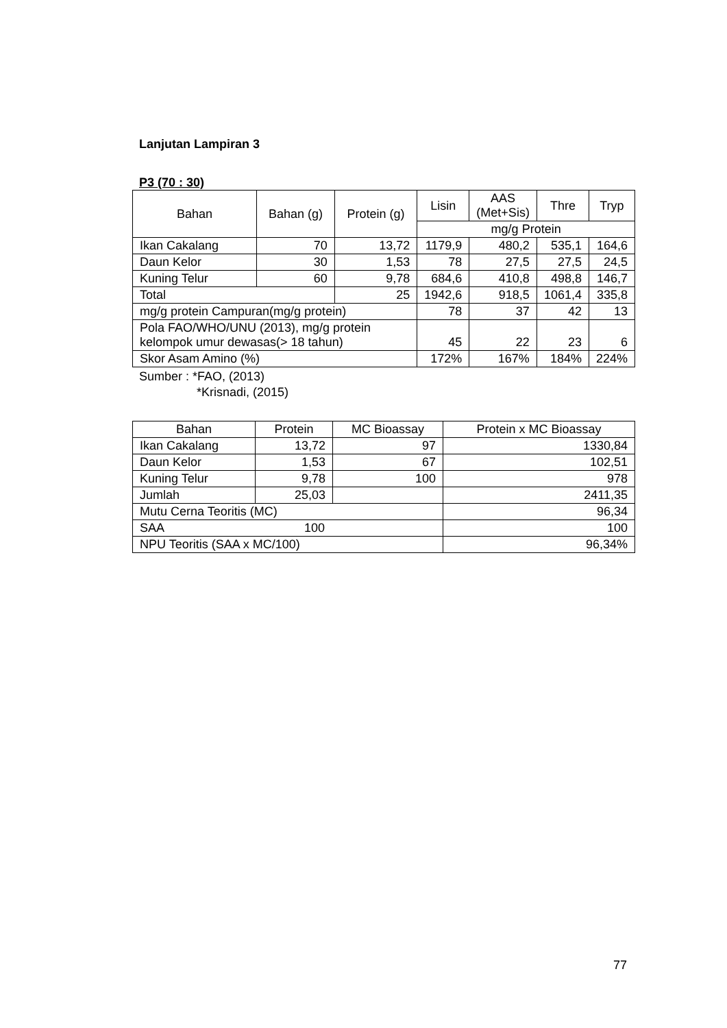Lanjutan Lampiran 3
P3 (70 : 30)
| Bahan | Bahan (g) | Protein (g) | Lisin | AAS (Met+Sis) | Thre | Tryp |
| --- | --- | --- | --- | --- | --- | --- |
| | | | mg/g Protein | | | |
| Ikan Cakalang | 70 | 13,72 | 1179,9 | 480,2 | 535,1 | 164,6 |
| Daun Kelor | 30 | 1,53 | 78 | 27,5 | 27,5 | 24,5 |
| Kuning Telur | 60 | 9,78 | 684,6 | 410,8 | 498,8 | 146,7 |
| Total | | 25 | 1942,6 | 918,5 | 1061,4 | 335,8 |
| mg/g protein Campuran(mg/g protein) | | | 78 | 37 | 42 | 13 |
| Pola FAO/WHO/UNU (2013), mg/g protein kelompok umur dewasas(> 18 tahun) | | | 45 | 22 | 23 | 6 |
| Skor Asam Amino (%) | | | 172% | 167% | 184% | 224% |
Sumber : *FAO, (2013)
*Krisnadi, (2015)
| Bahan | Protein | MC Bioassay | Protein x MC Bioassay |
| --- | --- | --- | --- |
| Ikan Cakalang | 13,72 | 97 | 1330,84 |
| Daun Kelor | 1,53 | 67 | 102,51 |
| Kuning Telur | 9,78 | 100 | 978 |
| Jumlah | 25,03 | | 2411,35 |
| Mutu Cerna Teoritis (MC) | | | 96,34 |
| SAA 100 | | | 100 |
| NPU Teoritis (SAA x MC/100) | | | 96,34% |
77